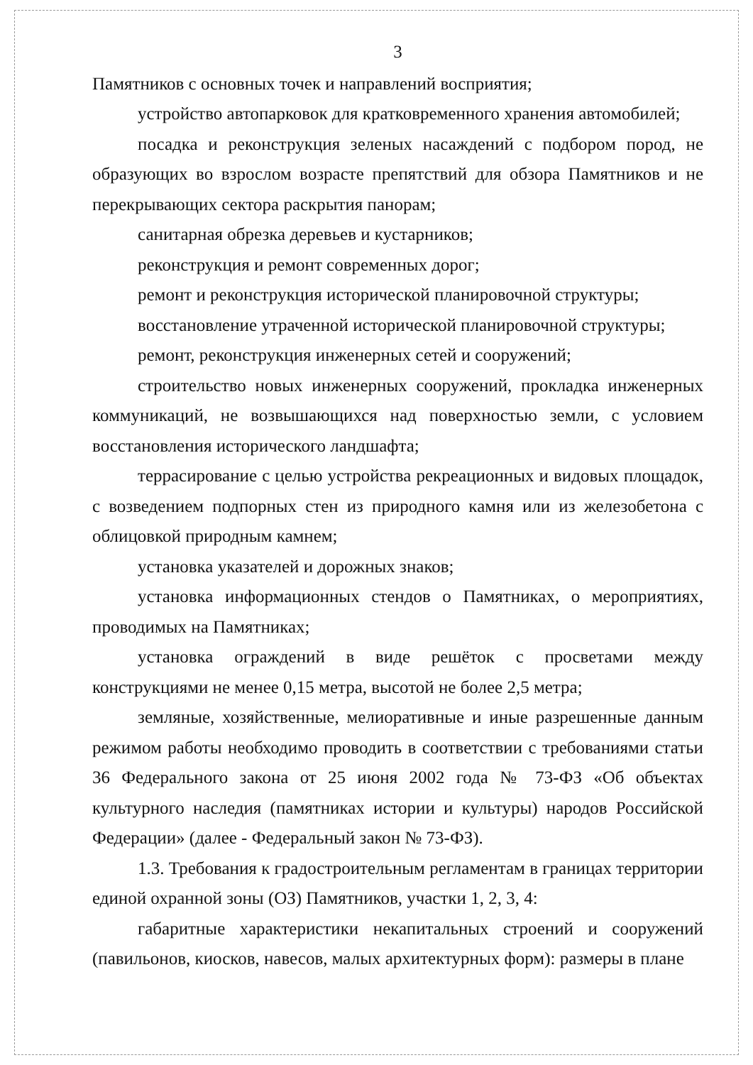3
Памятников с основных точек и направлений восприятия;
устройство автопарковок для кратковременного хранения автомобилей;
посадка и реконструкция зеленых насаждений с подбором пород, не образующих во взрослом возрасте препятствий для обзора Памятников и не перекрывающих сектора раскрытия панорам;
санитарная обрезка деревьев и кустарников;
реконструкция и ремонт современных дорог;
ремонт и реконструкция исторической планировочной структуры;
восстановление утраченной исторической планировочной структуры;
ремонт, реконструкция инженерных сетей и сооружений;
строительство новых инженерных сооружений, прокладка инженерных коммуникаций, не возвышающихся над поверхностью земли, с условием восстановления исторического ландшафта;
террасирование с целью устройства рекреационных и видовых площадок, с возведением подпорных стен из природного камня или из железобетона с облицовкой природным камнем;
установка указателей и дорожных знаков;
установка информационных стендов о Памятниках, о мероприятиях, проводимых на Памятниках;
установка ограждений в виде решёток с просветами между конструкциями не менее 0,15 метра, высотой не более 2,5 метра;
земляные, хозяйственные, мелиоративные и иные разрешенные данным режимом работы необходимо проводить в соответствии с требованиями статьи 36 Федерального закона от 25 июня 2002 года № 73-ФЗ «Об объектах культурного наследия (памятниках истории и культуры) народов Российской Федерации» (далее - Федеральный закон № 73-ФЗ).
1.3. Требования к градостроительным регламентам в границах территории единой охранной зоны (ОЗ) Памятников, участки 1, 2, 3, 4:
габаритные характеристики некапитальных строений и сооружений (павильонов, киосков, навесов, малых архитектурных форм): размеры в плане